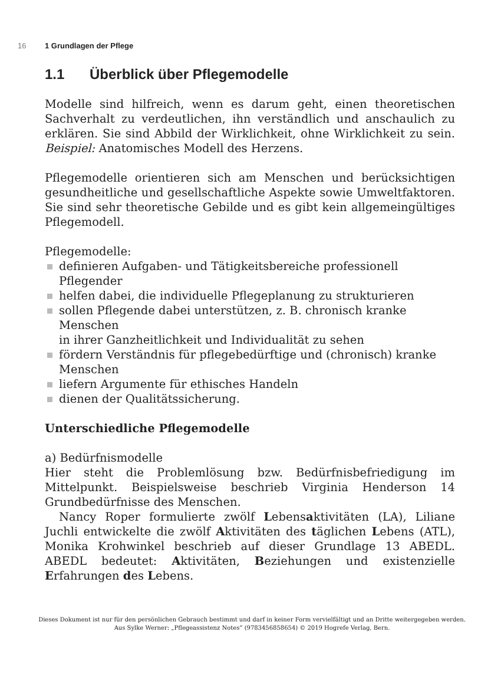16 1 Grundlagen der Pflege
1.1 Überblick über Pflegemodelle
Modelle sind hilfreich, wenn es darum geht, einen theoretischen Sachverhalt zu verdeutlichen, ihn verständlich und anschaulich zu erklären. Sie sind Abbild der Wirklichkeit, ohne Wirklichkeit zu sein. Beispiel: Anatomisches Modell des Herzens.
Pflegemodelle orientieren sich am Menschen und berücksichtigen gesundheitliche und gesellschaftliche Aspekte sowie Umweltfaktoren. Sie sind sehr theoretische Gebilde und es gibt kein allgemeingültiges Pflegemodell.
Pflegemodelle:
definieren Aufgaben- und Tätigkeitsbereiche professionell
Pflegender
helfen dabei, die individuelle Pflegeplanung zu strukturieren
sollen Pflegende dabei unterstützen, z. B. chronisch kranke Menschen
in ihrer Ganzheitlichkeit und Individualität zu sehen
fördern Verständnis für pflegebedürftige und (chronisch) kranke
Menschen
liefern Argumente für ethisches Handeln
dienen der Qualitätssicherung.
Unterschiedliche Pflegemodelle
a) Bedürfnismodelle
Hier steht die Problemlösung bzw. Bedürfnisbefriedigung im Mittelpunkt. Beispielsweise beschrieb Virginia Henderson 14 Grundbedürfnisse des Menschen.
Nancy Roper formulierte zwölf Lebensaktivitäten (LA), Liliane Juchli entwickelte die zwölf Aktivitäten des täglichen Lebens (ATL), Monika Krohwinkel beschrieb auf dieser Grundlage 13 ABEDL. ABEDL bedeutet: Aktivitäten, Beziehungen und existenzielle Erfahrungen des Lebens.
Dieses Dokument ist nur für den persönlichen Gebrauch bestimmt und darf in keiner Form vervielfältigt und an Dritte weitergegeben werden.
Aus Sylke Werner: „Pflegeassistenz Notes“ (9783456858654) © 2019 Hogrefe Verlag, Bern.